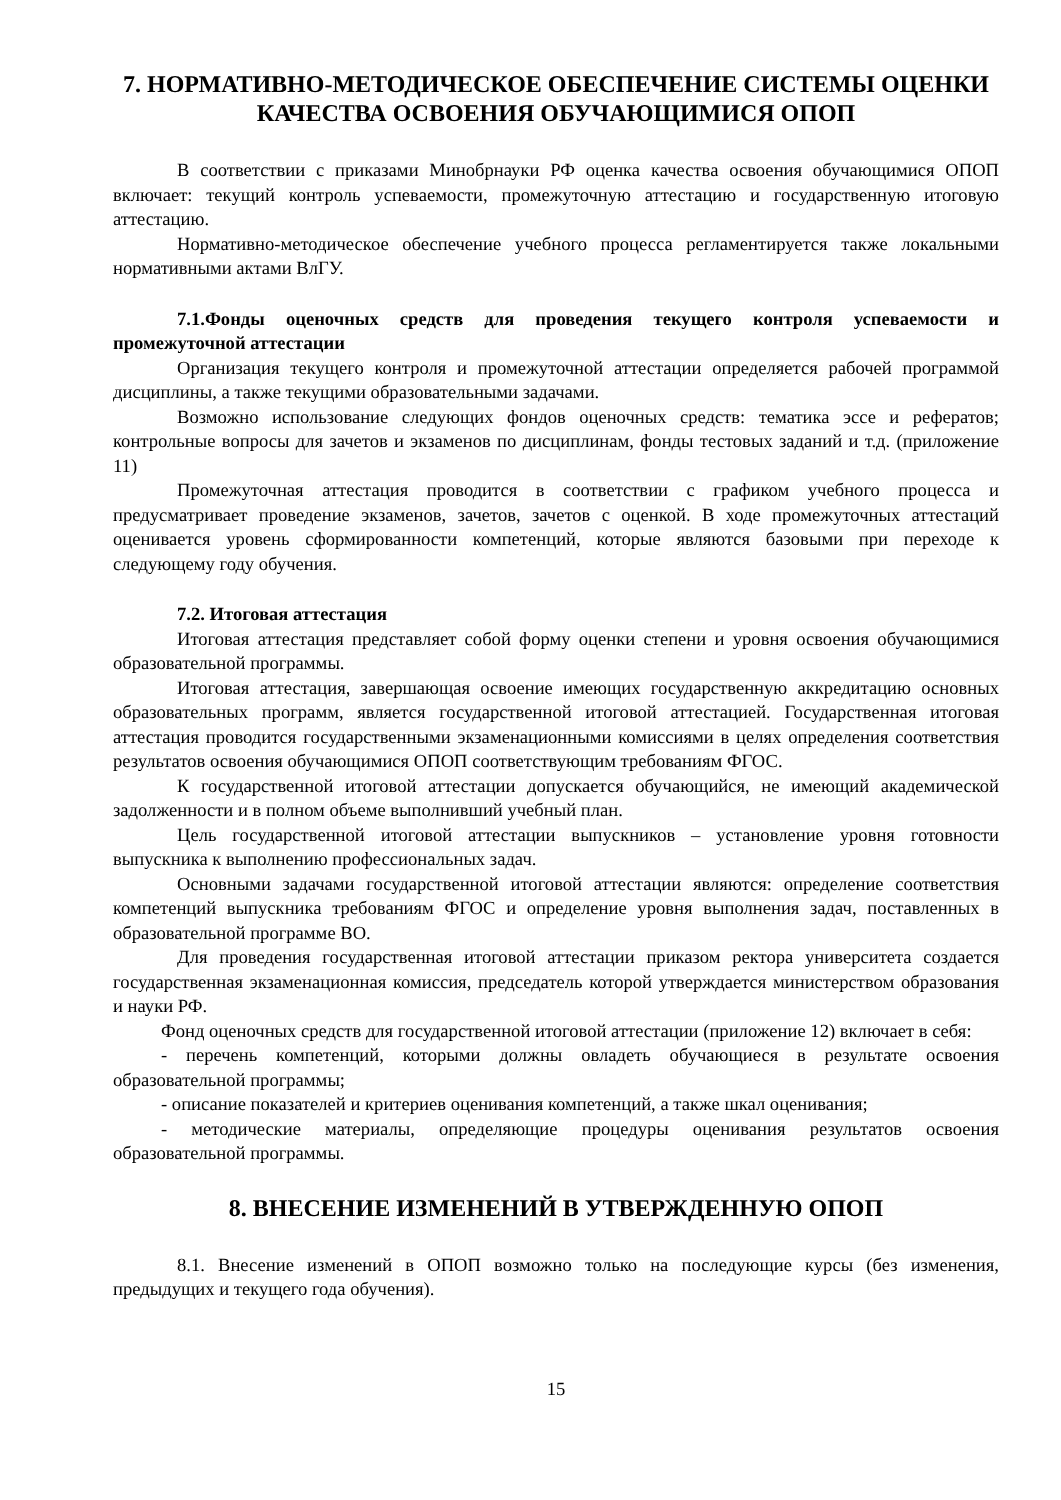7. НОРМАТИВНО-МЕТОДИЧЕСКОЕ ОБЕСПЕЧЕНИЕ СИСТЕМЫ ОЦЕНКИ КАЧЕСТВА ОСВОЕНИЯ ОБУЧАЮЩИМИСЯ ОПОП
В соответствии с приказами Минобрнауки РФ оценка качества освоения обучающимися ОПОП включает: текущий контроль успеваемости, промежуточную аттестацию и государственную итоговую аттестацию.
Нормативно-методическое обеспечение учебного процесса регламентируется также локальными нормативными актами ВлГУ.
7.1.Фонды оценочных средств для проведения текущего контроля успеваемости и промежуточной аттестации
Организация текущего контроля и промежуточной аттестации определяется рабочей программой дисциплины, а также текущими образовательными задачами.
Возможно использование следующих фондов оценочных средств: тематика эссе и рефератов; контрольные вопросы для зачетов и экзаменов по дисциплинам, фонды тестовых заданий и т.д. (приложение 11)
Промежуточная аттестация проводится в соответствии с графиком учебного процесса и предусматривает проведение экзаменов, зачетов, зачетов с оценкой. В ходе промежуточных аттестаций оценивается уровень сформированности компетенций, которые являются базовыми при переходе к следующему году обучения.
7.2. Итоговая аттестация
Итоговая аттестация представляет собой форму оценки степени и уровня освоения обучающимися образовательной программы.
Итоговая аттестация, завершающая освоение имеющих государственную аккредитацию основных образовательных программ, является государственной итоговой аттестацией. Государственная итоговая аттестация проводится государственными экзаменационными комиссиями в целях определения соответствия результатов освоения обучающимися ОПОП соответствующим требованиям ФГОС.
К государственной итоговой аттестации допускается обучающийся, не имеющий академической задолженности и в полном объеме выполнивший учебный план.
Цель государственной итоговой аттестации выпускников – установление уровня готовности выпускника к выполнению профессиональных задач.
Основными задачами государственной итоговой аттестации являются: определение соответствия компетенций выпускника требованиям ФГОС и определение уровня выполнения задач, поставленных в образовательной программе ВО.
Для проведения государственная итоговой аттестации приказом ректора университета создается государственная экзаменационная комиссия, председатель которой утверждается министерством образования и науки РФ.
Фонд оценочных средств для государственной итоговой аттестации (приложение 12) включает в себя:
- перечень компетенций, которыми должны овладеть обучающиеся в результате освоения образовательной программы;
- описание показателей и критериев оценивания компетенций, а также шкал оценивания;
- методические материалы, определяющие процедуры оценивания результатов освоения образовательной программы.
8. ВНЕСЕНИЕ ИЗМЕНЕНИЙ В УТВЕРЖДЕННУЮ ОПОП
8.1. Внесение изменений в ОПОП возможно только на последующие курсы (без изменения, предыдущих и текущего года обучения).
15